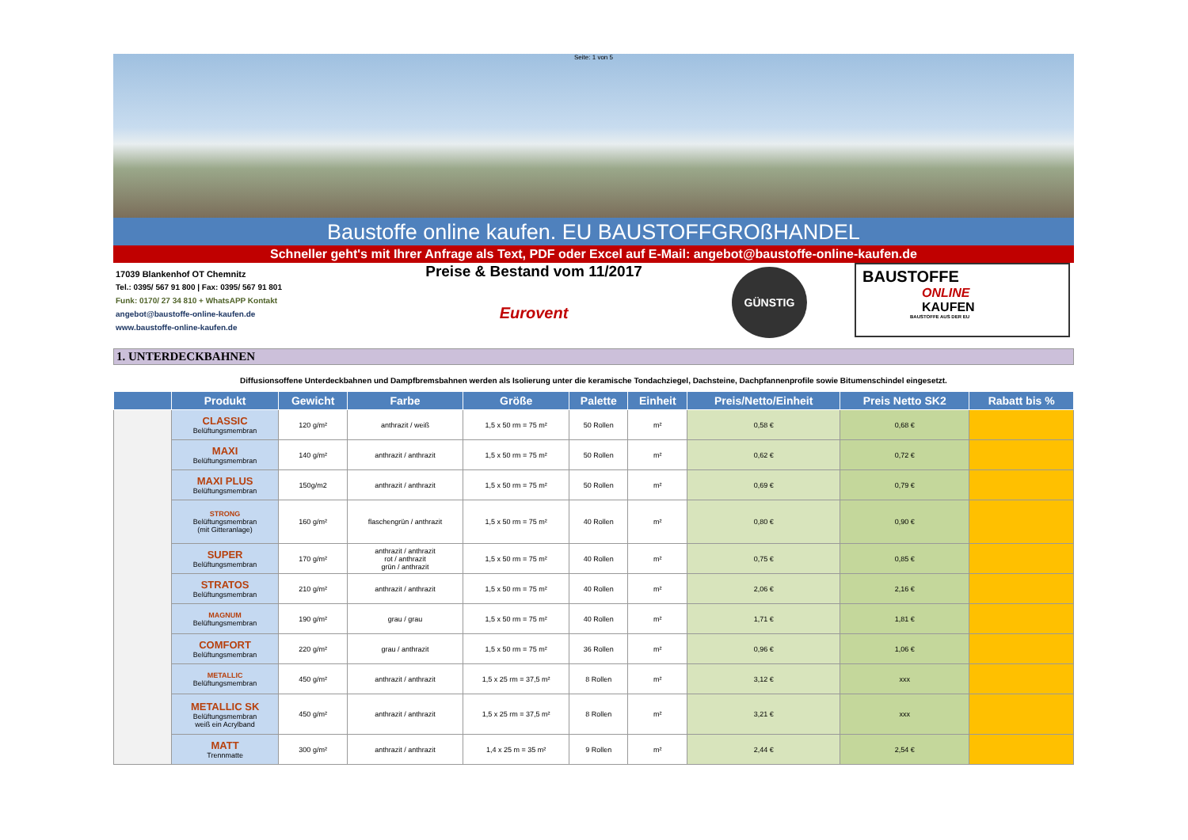Seite: 1 von 5
Baustoffe online kaufen. EU BAUSTOFFGROßHANDEL
Schneller geht's mit Ihrer Anfrage als Text, PDF oder Excel auf E-Mail: angebot@baustoffe-online-kaufen.de
17039 Blankenhof OT Chemnitz
Tel.: 0395/ 567 91 800 | Fax: 0395/ 567 91 801
Funk: 0170/ 27 34 810 + WhatsAPP Kontakt
angebot@baustoffe-online-kaufen.de
www.baustoffe-online-kaufen.de
Preise & Bestand vom 11/2017
Eurovent
GÜNSTIG
BAUSTOFFE
ONLINE
KAUFEN
BAUSTOFFE AUS DER EU
1. UNTERDECKBAHNEN
Diffusionsoffene Unterdeckbahnen und Dampfbremsbahnen werden als Isolierung unter die keramische Tondachziegel, Dachsteine, Dachpfannenprofile sowie Bitumenschindel eingesetzt.
| | Produkt | Gewicht | Farbe | Größe | Palette | Einheit | Preis/Netto/Einheit | Preis Netto SK2 | Rabatt bis % |
| --- | --- | --- | --- | --- | --- | --- | --- | --- | --- |
| | CLASSIC Belüftungsmembran | 120 g/m² | anthrazit / weiß | 1,5 x 50 rm = 75 m² | 50 Rollen | m² | 0,58 € | 0,68 € | |
| | MAXI Belüftungsmembran | 140 g/m² | anthrazit / anthrazit | 1,5 x 50 rm = 75 m² | 50 Rollen | m² | 0,62 € | 0,72 € | |
| | MAXI PLUS Belüftungsmembran | 150g/m2 | anthrazit / anthrazit | 1,5 x 50 rm = 75 m² | 50 Rollen | m² | 0,69 € | 0,79 € | |
| | STRONG Belüftungsmembran (mit Gitteranlage) | 160 g/m² | flaschengrün / anthrazit | 1,5 x 50 rm = 75 m² | 40 Rollen | m² | 0,80 € | 0,90 € | |
| | SUPER Belüftungsmembran | 170 g/m² | anthrazit / anthrazit rot / anthrazit grün / anthrazit | 1,5 x 50 rm = 75 m² | 40 Rollen | m² | 0,75 € | 0,85 € | |
| | STRATOS Belüftungsmembran | 210 g/m² | anthrazit / anthrazit | 1,5 x 50 rm = 75 m² | 40 Rollen | m² | 2,06 € | 2,16 € | |
| | MAGNUM Belüftungsmembran | 190 g/m² | grau / grau | 1,5 x 50 rm = 75 m² | 40 Rollen | m² | 1,71 € | 1,81 € | |
| | COMFORT Belüftungsmembran | 220 g/m² | grau / anthrazit | 1,5 x 50 rm = 75 m² | 36 Rollen | m² | 0,96 € | 1,06 € | |
| | METALLIC Belüftungsmembran | 450 g/m² | anthrazit / anthrazit | 1,5 x 25 rm = 37,5 m² | 8 Rollen | m² | 3,12 € | xxx | |
| | METALLIC SK Belüftungsmembran weiß ein Acrylband | 450 g/m² | anthrazit / anthrazit | 1,5 x 25 rm = 37,5 m² | 8 Rollen | m² | 3,21 € | xxx | |
| | MATT Trennmatte | 300 g/m² | anthrazit / anthrazit | 1,4 x 25 m = 35 m² | 9 Rollen | m² | 2,44 € | 2,54 € | |